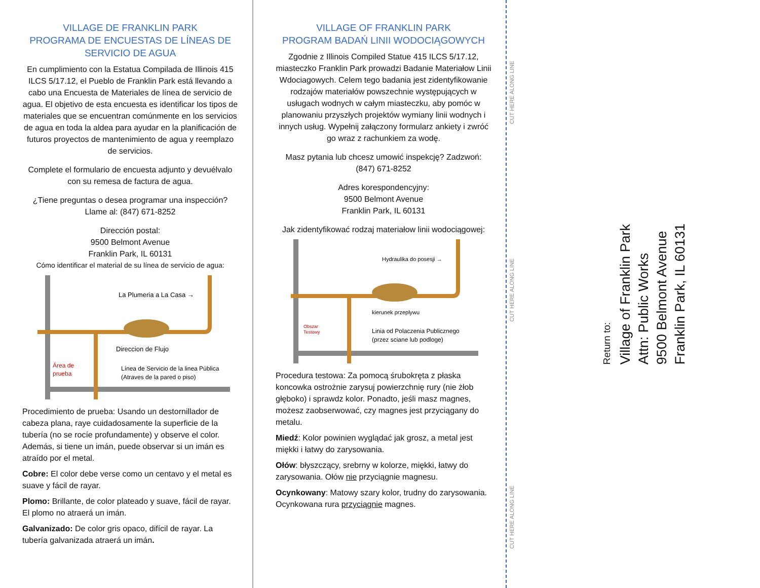VILLAGE DE FRANKLIN PARK
PROGRAMA DE ENCUESTAS DE LÍNEAS DE SERVICIO DE AGUA
En cumplimiento con la Estatua Compilada de Illinois 415 ILCS 5/17.12, el Pueblo de Franklin Park está llevando a cabo una Encuesta de Materiales de línea de servicio de agua. El objetivo de esta encuesta es identificar los tipos de materiales que se encuentran comúnmente en los servicios de agua en toda la aldea para ayudar en la planificación de futuros proyectos de mantenimiento de agua y reemplazo de servicios.
Complete el formulario de encuesta adjunto y devuélvalo con su remesa de factura de agua.
¿Tiene preguntas o desea programar una inspección? Llame al: (847) 671-8252
Dirección postal:
9500 Belmont Avenue
Franklin Park, IL 60131
Cómo identificar el material de su línea de servicio de agua:
La Plumeria a La Casa →
Direccion de Flujo
Área de
prueba
Línea de Servicio de la linea Pública
(Atraves de la pared o piso)
Procedimiento de prueba: Usando un destornillador de cabeza plana, raye cuidadosamente la superficie de la tubería (no se rocíe profundamente) y observe el color. Además, si tiene un imán, puede observar si un imán es atraído por el metal.
Cobre: El color debe verse como un centavo y el metal es suave y fácil de rayar.
Plomo: Brillante, de color plateado y suave, fácil de rayar. El plomo no atraerá un imán.
Galvanizado: De color gris opaco, difícil de rayar. La tubería galvanizada atraerá un imán.
VILLAGE OF FRANKLIN PARK
PROGRAM BADAŃ LINII WODOCIĄGOWYCH
Zgodnie z Illinois Compiled Statue 415 ILCS 5/17.12, miasteczko Franklin Park prowadzi Badanie Materiałow Linii Wdociagowych. Celem tego badania jest zidentyfikowanie rodzajów materiałów powszechnie występujących w usługach wodnych w całym miasteczku, aby pomóc w planowaniu przyszłych projektów wymiany linii wodnych i innych usług. Wypełnij załączony formularz ankiety i zwróć go wraz z rachunkiem za wodę.
Masz pytania lub chcesz umowić inspekcję? Zadzwoń: (847) 671-8252
Adres korespondencyjny:
9500 Belmont Avenue
Franklin Park, IL 60131
Jak zidentyfikować rodzaj materiałow linii wodociągowej:
Hydraulika do posesji →
kierunek przeplywu
Obszar
Testowy
Linia od Polaczenia Publicznego
(przez sciane lub podloge)
Procedura testowa: Za pomocą śrubokręta z płaska koncowka ostrożnie zarysuj powierzchnię rury (nie żłob głęboko) i sprawdz kolor. Ponadto, jeśli masz magnes, możesz zaobserwować, czy magnes jest przyciągany do metalu.
Miedź: Kolor powinien wyglądać jak grosz, a metal jest miękki i łatwy do zarysowania.
Ołów: błyszczący, srebrny w kolorze, miękki, łatwy do zarysowania. Ołów nie przyciągnie magnesu.
Ocynkowany: Matowy szary kolor, trudny do zarysowania. Ocynkowana rura przyciągnie magnes.
CUT HERE ALONG LINE
CUT HERE ALONG LINE
CUT HERE ALONG LINE
Return to:
Village of Franklin Park
Attn: Public Works
9500 Belmont Avenue
Franklin Park, IL 60131